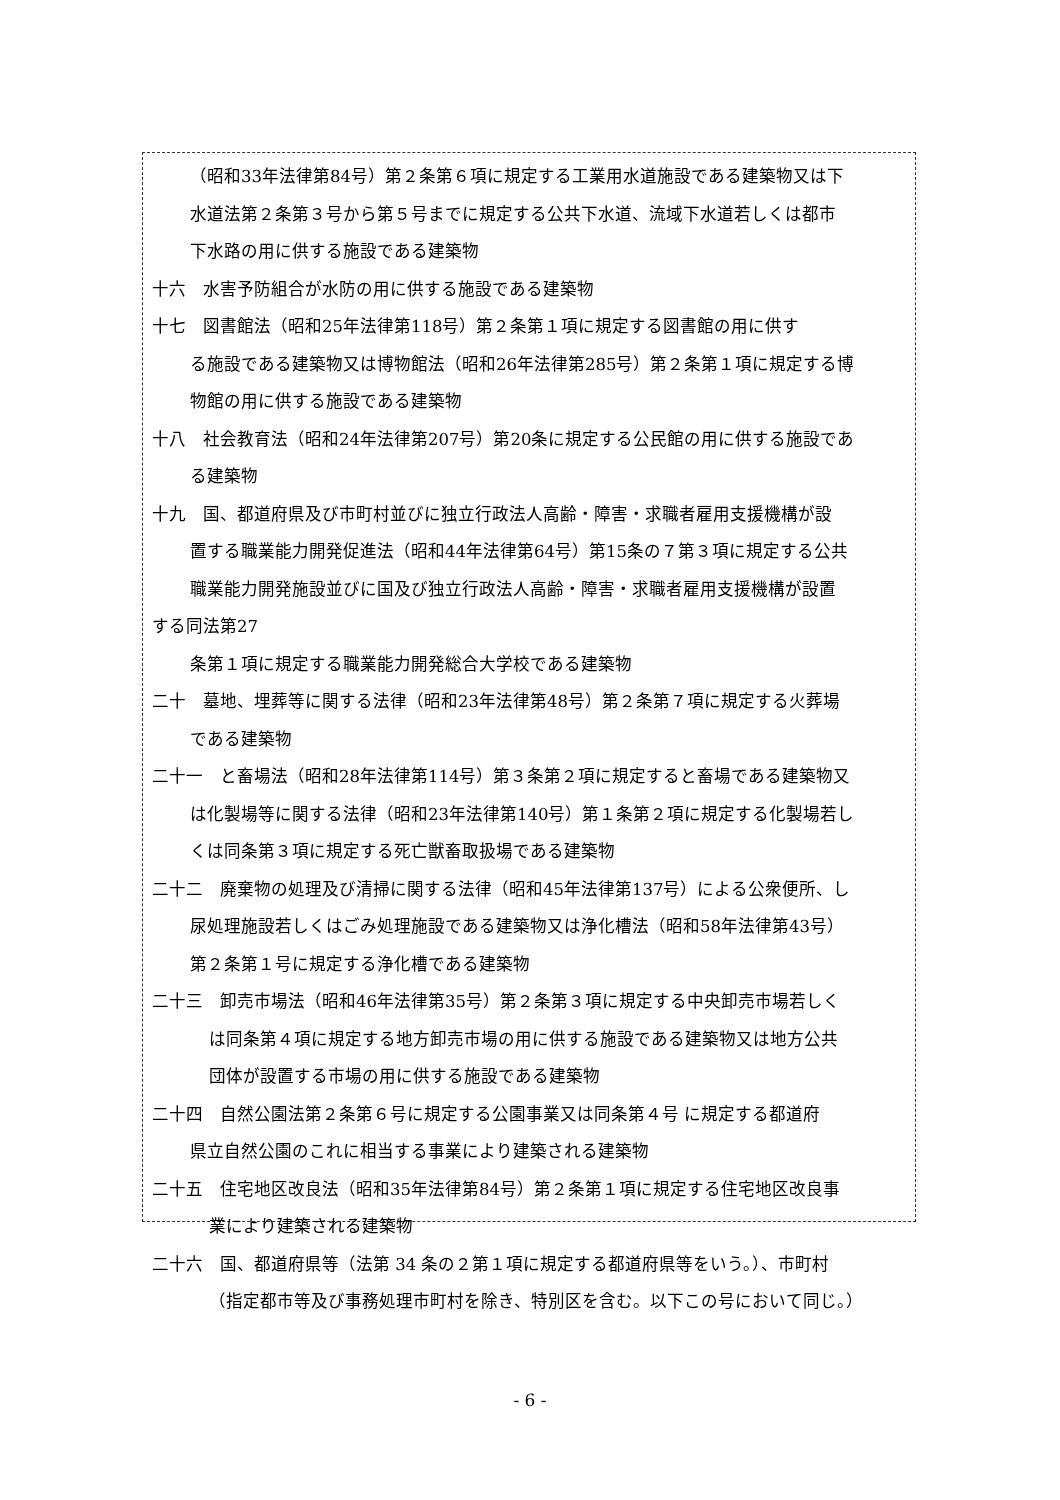（昭和33年法律第84号）第２条第６項に規定する工業用水道施設である建築物又は下
水道法第２条第３号から第５号までに規定する公共下水道、流域下水道若しくは都市
下水路の用に供する施設である建築物
十六　水害予防組合が水防の用に供する施設である建築物
十七　図書館法（昭和25年法律第118号）第２条第１項に規定する図書館の用に供す
る施設である建築物又は博物館法（昭和26年法律第285号）第２条第１項に規定する博
物館の用に供する施設である建築物
十八　社会教育法（昭和24年法律第207号）第20条に規定する公民館の用に供する施設であ
る建築物
十九　国、都道府県及び市町村並びに独立行政法人高齢・障害・求職者雇用支援機構が設
置する職業能力開発促進法（昭和44年法律第64号）第15条の７第３項に規定する公共
職業能力開発施設並びに国及び独立行政法人高齢・障害・求職者雇用支援機構が設置
する同法第27
条第１項に規定する職業能力開発総合大学校である建築物
二十　墓地、埋葬等に関する法律（昭和23年法律第48号）第２条第７項に規定する火葬場
である建築物
二十一　と畜場法（昭和28年法律第114号）第３条第２項に規定すると畜場である建築物又
は化製場等に関する法律（昭和23年法律第140号）第１条第２項に規定する化製場若し
くは同条第３項に規定する死亡獣畜取扱場である建築物
二十二　廃棄物の処理及び清掃に関する法律（昭和45年法律第137号）による公衆便所、し
尿処理施設若しくはごみ処理施設である建築物又は浄化槽法（昭和58年法律第43号）
第２条第１号に規定する浄化槽である建築物
二十三　卸売市場法（昭和46年法律第35号）第２条第３項に規定する中央卸売市場若しく
は同条第４項に規定する地方卸売市場の用に供する施設である建築物又は地方公共
団体が設置する市場の用に供する施設である建築物
二十四　自然公園法第２条第６号に規定する公園事業又は同条第４号 に規定する都道府
県立自然公園のこれに相当する事業により建築される建築物
二十五　住宅地区改良法（昭和35年法律第84号）第２条第１項に規定する住宅地区改良事
業により建築される建築物
二十六　国、都道府県等（法第 34 条の２第１項に規定する都道府県等をいう。）、市町村
（指定都市等及び事務処理市町村を除き、特別区を含む。以下この号において同じ。）
- 6 -